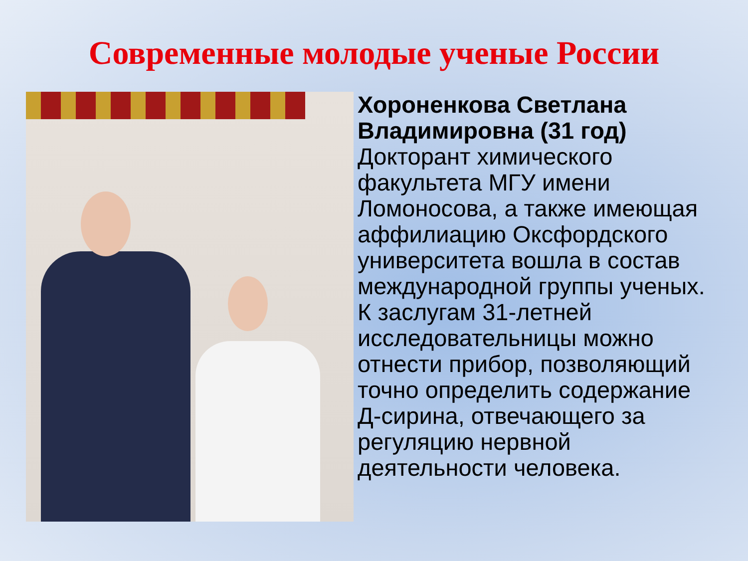Современные молодые ученые России
Хороненкова Светлана Владимировна (31 год) Докторант химического факультета МГУ имени Ломоносова, а также имеющая аффилиацию Оксфордского университета вошла в состав международной группы ученых. К заслугам 31-летней исследовательницы можно отнести прибор, позволяющий точно определить содержание Д-сирина, отвечающего за регуляцию нервной деятельности человека.